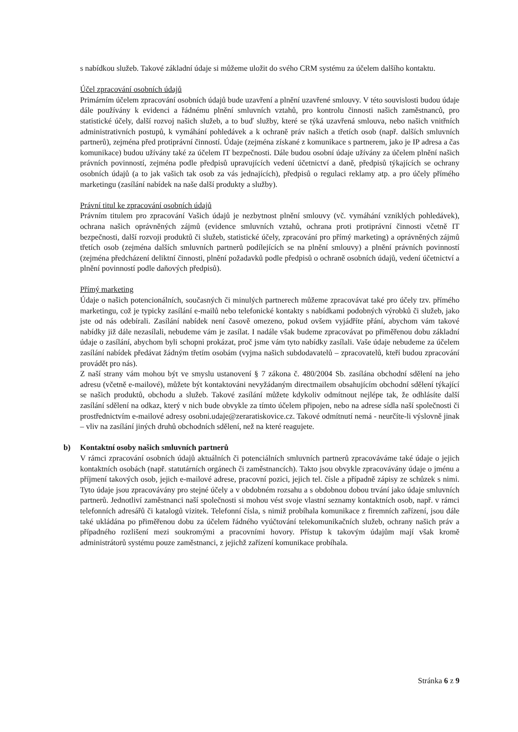s nabídkou služeb. Takové základní údaje si můžeme uložit do svého CRM systému za účelem dalšího kontaktu.
Účel zpracování osobních údajů
Primárním účelem zpracování osobních údajů bude uzavření a plnění uzavřené smlouvy. V této souvislosti budou údaje dále používány k evidenci a řádnému plnění smluvních vztahů, pro kontrolu činnosti našich zaměstnanců, pro statistické účely, další rozvoj našich služeb, a to buď služby, které se týká uzavřená smlouva, nebo našich vnitřních administrativních postupů, k vymáhání pohledávek a k ochraně práv našich a třetích osob (např. dalších smluvních partnerů), zejména před protiprávní činností. Údaje (zejména získané z komunikace s partnerem, jako je IP adresa a čas komunikace) budou užívány také za účelem IT bezpečnosti. Dále budou osobní údaje užívány za účelem plnění našich právních povinností, zejména podle předpisů upravujících vedení účetnictví a daně, předpisů týkajících se ochrany osobních údajů (a to jak vašich tak osob za vás jednajících), předpisů o regulaci reklamy atp. a pro účely přímého marketingu (zasílání nabídek na naše další produkty a služby).
Právní titul ke zpracování osobních údajů
Právním titulem pro zpracování Vašich údajů je nezbytnost plnění smlouvy (vč. vymáhání vzniklých pohledávek), ochrana našich oprávněných zájmů (evidence smluvních vztahů, ochrana proti protiprávní činnosti včetně IT bezpečnosti, další rozvoji produktů či služeb, statistické účely, zpracování pro přímý marketing) a oprávněných zájmů třetích osob (zejména dalších smluvních partnerů podílejících se na plnění smlouvy) a plnění právních povinností (zejména předcházení deliktní činnosti, plnění požadavků podle předpisů o ochraně osobních údajů, vedení účetnictví a plnění povinností podle daňových předpisů).
Přímý marketing
Údaje o našich potencionálních, současných či minulých partnerech můžeme zpracovávat také pro účely tzv. přímého marketingu, což je typicky zasílání e-mailů nebo telefonické kontakty s nabídkami podobných výrobků či služeb, jako jste od nás odebírali. Zasílání nabídek není časově omezeno, pokud ovšem vyjádříte přání, abychom vám takové nabídky již dále nezasílali, nebudeme vám je zasílat. I nadále však budeme zpracovávat po přiměřenou dobu základní údaje o zasílání, abychom byli schopni prokázat, proč jsme vám tyto nabídky zasílali. Vaše údaje nebudeme za účelem zasílání nabídek předávat žádným třetím osobám (vyjma našich subdodavatelů – zpracovatelů, kteří budou zpracování provádět pro nás).
Z naší strany vám mohou být ve smyslu ustanovení § 7 zákona č. 480/2004 Sb. zasílána obchodní sdělení na jeho adresu (včetně e-mailové), můžete být kontaktováni nevyžádaným directmailem obsahujícím obchodní sdělení týkající se našich produktů, obchodu a služeb. Takové zasílání můžete kdykoliv odmítnout nejlépe tak, že odhlásíte další zasílání sdělení na odkaz, který v nich bude obvykle za tímto účelem připojen, nebo na adrese sídla naší společnosti či prostřednictvím e-mailové adresy osobni.udaje@zeraratiskovice.cz. Takové odmítnutí nemá - neurčíte-li výslovně jinak – vliv na zasílání jiných druhů obchodních sdělení, než na které reagujete.
b) Kontaktní osoby našich smluvních partnerů
V rámci zpracování osobních údajů aktuálních či potenciálních smluvních partnerů zpracováváme také údaje o jejich kontaktních osobách (např. statutárních orgánech či zaměstnancích). Takto jsou obvykle zpracovávány údaje o jménu a příjmení takových osob, jejich e-mailové adrese, pracovní pozici, jejich tel. čísle a případně zápisy ze schůzek s nimi. Tyto údaje jsou zpracovávány pro stejné účely a v obdobném rozsahu a s obdobnou dobou trvání jako údaje smluvních partnerů. Jednotliví zaměstnanci naší společnosti si mohou vést svoje vlastní seznamy kontaktních osob, např. v rámci telefonních adresářů či katalogů vizitek. Telefonní čísla, s nimiž probíhala komunikace z firemních zařízení, jsou dále také ukládána po přiměřenou dobu za účelem řádného vyúčtování telekomunikačních služeb, ochrany našich práv a případného rozlišení mezi soukromými a pracovními hovory. Přístup k takovým údajům mají však kromě administrátorů systému pouze zaměstnanci, z jejichž zařízení komunikace probíhala.
Stránka 6 z 9